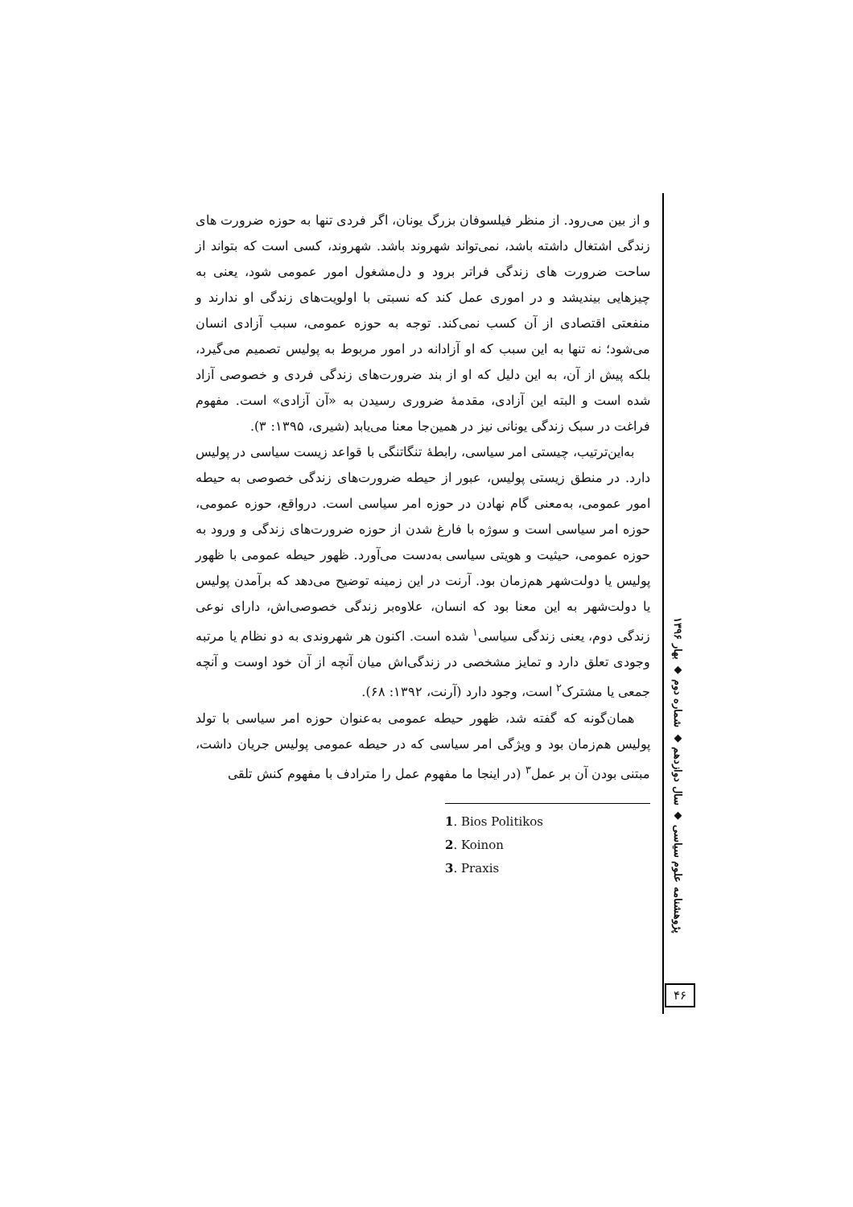و از بین می‌رود. از منظر فیلسوفان بزرگ یونان، اگر فردی تنها به حوزه ضرورت های زندگی اشتغال داشته باشد، نمی‌تواند شهروند باشد. شهروند، کسی است که بتواند از ساحت ضرورت های زندگی فراتر برود و دل‌مشغول امور عمومی شود، یعنی به چیزهایی بیندیشد و در اموری عمل کند که نسبتی با اولویت‌های زندگی او ندارند و منفعتی اقتصادی از آن کسب نمی‌کند. توجه به حوزه عمومی، سبب آزادی انسان می‌شود؛ نه تنها به این سبب که او آزادانه در امور مربوط به پولیس تصمیم می‌گیرد، بلکه پیش از آن، به این دلیل که او از بند ضرورت‌های زندگی فردی و خصوصی آزاد شده است و البته این آزادی، مقدمهٔ ضروری رسیدن به «آن آزادی» است. مفهوم فراغت در سبک زندگی یونانی نیز در همین‌جا معنا می‌یابد (شیری، ۱۳۹۵: ۳).
به‌این‌ترتیب، چیستی امر سیاسی، رابطهٔ تنگاتنگی با قواعد زیست سیاسی در پولیس دارد. در منطق زیستی پولیس، عبور از حیطه ضرورت‌های زندگی خصوصی به حیطه امور عمومی، به‌معنی گام نهادن در حوزه امر سیاسی است. درواقع، حوزه عمومی، حوزه امر سیاسی است و سوژه با فارغ شدن از حوزه ضرورت‌های زندگی و ورود به حوزه عمومی، حیثیت و هویتی سیاسی به‌دست می‌آورد. ظهور حیطه عمومی با ظهور پولیس یا دولت‌شهر هم‌زمان بود. آرنت در این زمینه توضیح می‌دهد که برآمدن پولیس یا دولت‌شهر به این معنا بود که انسان، علاوه‌بر زندگی خصوصی‌اش، دارای نوعی زندگی دوم، یعنی زندگی سیاسی<sup>۱</sup> شده است. اکنون هر شهروندی به دو نظام یا مرتبه وجودی تعلق دارد و تمایز مشخصی در زندگی‌اش میان آنچه از آن خود اوست و آنچه جمعی یا مشترک<sup>۲</sup> است، وجود دارد (آرنت، ۱۳۹۲: ۶۸).
همان‌گونه که گفته شد، ظهور حیطه عمومی به‌عنوان حوزه امر سیاسی با تولد پولیس هم‌زمان بود و ویژگی امر سیاسی که در حیطه عمومی پولیس جریان داشت، مبتنی بودن آن بر عمل<sup>۳</sup> (در اینجا ما مفهوم عمل را مترادف با مفهوم کنش تلقی
1. Bios Politikos
2. Koinon
3. Praxis
پژوهشنامه علوم سیاسی ◆ سال دوازدهم ◆ شماره دوم ◆ بهار ۱۳۹۶
۴۶